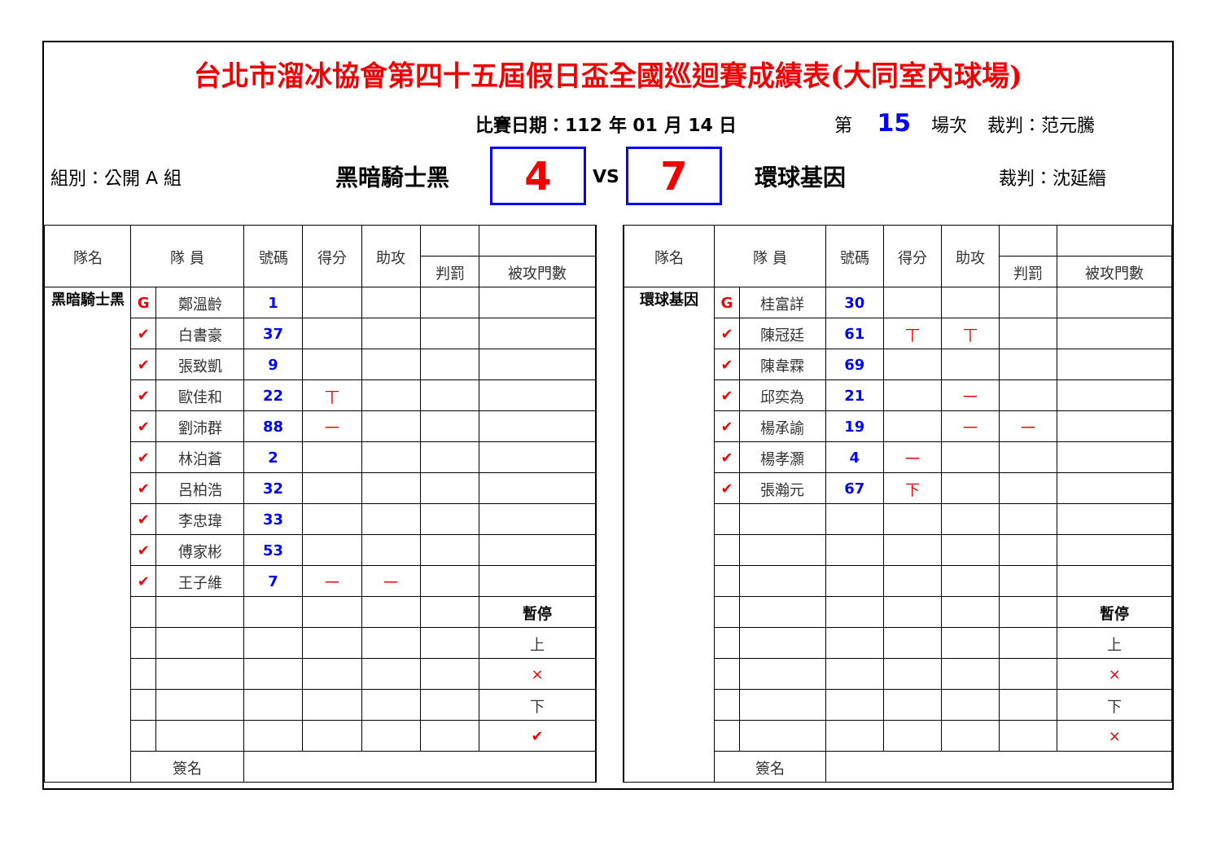台北市溜冰協會第四十五屆假日盃全國巡迴賽成績表(大同室內球場)
比賽日期：112 年 01 月 14 日 第 15 場次 裁判：范元騰
組別：公開 A 組 黑暗騎士黑
4
VS
7
環球基因 裁判：沈延縉
| 隊名 | 隊 員 | | 號碼 | 得分 | 助攻 | | |
| --- | --- | --- | --- | --- | --- | --- | --- |
| | | | | | | 判罰 | 被攻門數 |
| 黑暗騎士黑 | G | 鄭溫齡 | 1 | | | | |
| | ✔ | 白書豪 | 37 | | | | |
| | ✔ | 張致凱 | 9 | | | | |
| | ✔ | 歐佳和 | 22 | 丅 | | | |
| | ✔ | 劉沛群 | 88 | 一 | | | |
| | ✔ | 林泊蒼 | 2 | | | | |
| | ✔ | 呂柏浩 | 32 | | | | |
| | ✔ | 李忠瑋 | 33 | | | | |
| | ✔ | 傅家彬 | 53 | | | | |
| | ✔ | 王子維 | 7 | 一 | 一 | | |
| | | | | | | | 暫停 |
| | | | | | | | 上 |
| | | | | | | | × |
| | | | | | | | 下 |
| | | | | | | | ✔ |
| | 簽名 | | | | | | |
| 隊名 | 隊 員 | | 號碼 | 得分 | 助攻 | | |
| --- | --- | --- | --- | --- | --- | --- | --- |
| | | | | | | 判罰 | 被攻門數 |
| 環球基因 | G | 桂富詳 | 30 | | | | |
| | ✔ | 陳冠廷 | 61 | 丅 | 丅 | | |
| | ✔ | 陳韋霖 | 69 | | | | |
| | ✔ | 邱奕為 | 21 | | 一 | | |
| | ✔ | 楊承諭 | 19 | | 一 | 一 | |
| | ✔ | 楊孝灝 | 4 | 一 | | | |
| | ✔ | 張瀚元 | 67 | 下 | | | |
| | | | | | | | 暫停 |
| | | | | | | | 上 |
| | | | | | | | × |
| | | | | | | | 下 |
| | | | | | | | × |
| | 簽名 | | | | | | |